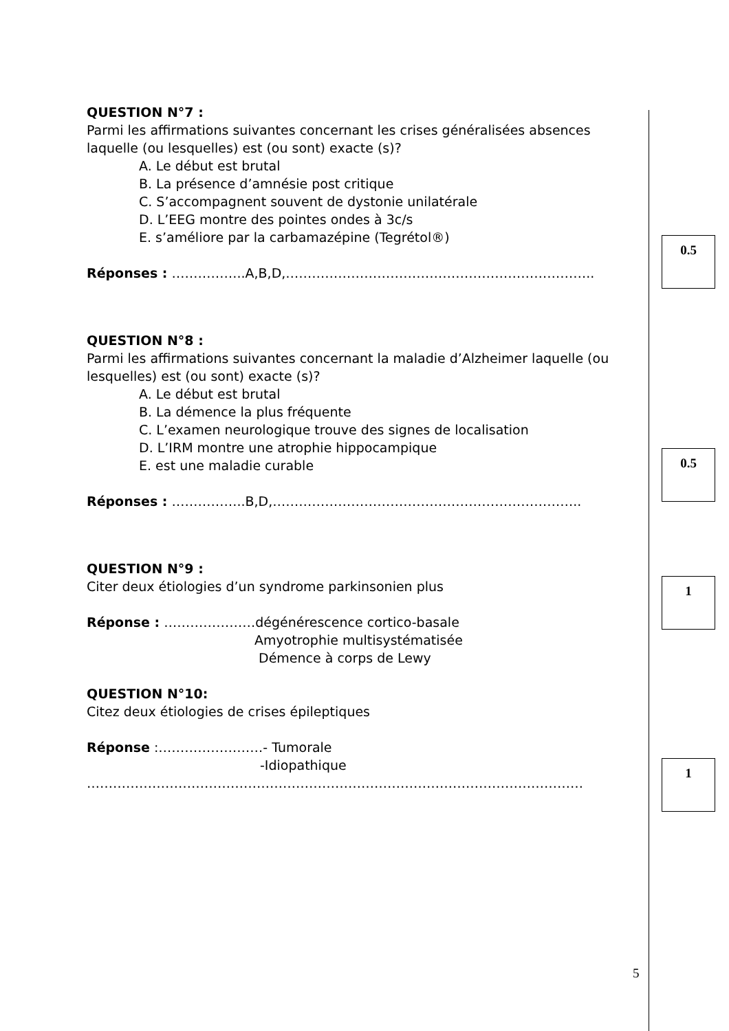QUESTION N°7 :
Parmi les affirmations suivantes concernant les crises généralisées absences laquelle (ou lesquelles) est (ou sont) exacte (s)?
A. Le début est brutal
B. La présence d’amnésie post critique
C. S’accompagnent souvent de dystonie unilatérale
D. L’EEG montre des pointes ondes à 3c/s
E. s’améliore par la carbamazépine (Tegrétol®)
Réponses : ……………..A,B,D,……………………………………………………………..
QUESTION N°8 :
Parmi les affirmations suivantes concernant la maladie d’Alzheimer laquelle (ou lesquelles) est (ou sont) exacte (s)?
A. Le début est brutal
B. La démence la plus fréquente
C. L’examen neurologique trouve des signes de localisation
D. L’IRM montre une atrophie hippocampique
E. est une maladie curable
Réponses : ……………..B,D,……………………………………………………………..
QUESTION N°9 :
Citer deux étiologies d’un syndrome parkinsonien plus
Réponse : …………………dégénérescence cortico-basale
Amyotrophie multisystématisée
Démence à corps de Lewy
QUESTION N°10:
Citez deux étiologies de crises épileptiques
Réponse :……………………- Tumorale
-Idiopathique
……………………………………………………………………………………………………
0.5
0.5
1
1
5